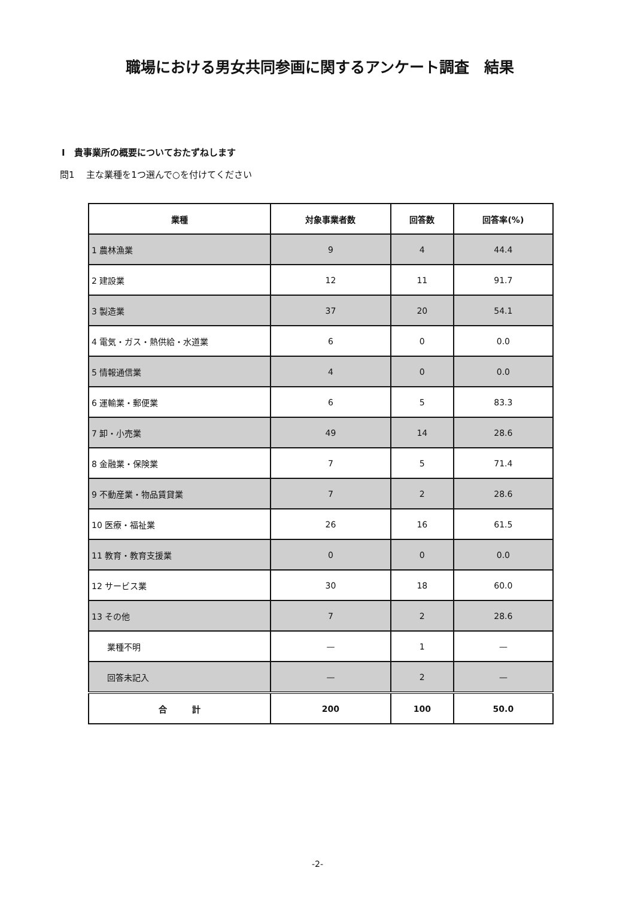職場における男女共同参画に関するアンケート調査　結果
I　貴事業所の概要についておたずねします
問1　 主な業種を1つ選んで○を付けてください
| 業種 | 対象事業者数 | 回答数 | 回答率(%) |
| --- | --- | --- | --- |
| 1 農林漁業 | 9 | 4 | 44.4 |
| 2 建設業 | 12 | 11 | 91.7 |
| 3 製造業 | 37 | 20 | 54.1 |
| 4 電気・ガス・熱供給・水道業 | 6 | 0 | 0.0 |
| 5 情報通信業 | 4 | 0 | 0.0 |
| 6 運輸業・郵便業 | 6 | 5 | 83.3 |
| 7 卸・小売業 | 49 | 14 | 28.6 |
| 8 金融業・保険業 | 7 | 5 | 71.4 |
| 9 不動産業・物品賃貸業 | 7 | 2 | 28.6 |
| 10 医療・福祉業 | 26 | 16 | 61.5 |
| 11 教育・教育支援業 | 0 | 0 | 0.0 |
| 12 サービス業 | 30 | 18 | 60.0 |
| 13 その他 | 7 | 2 | 28.6 |
| 業種不明 | — | 1 | — |
| 回答未記入 | — | 2 | — |
| 合 計 | 200 | 100 | 50.0 |
-2-